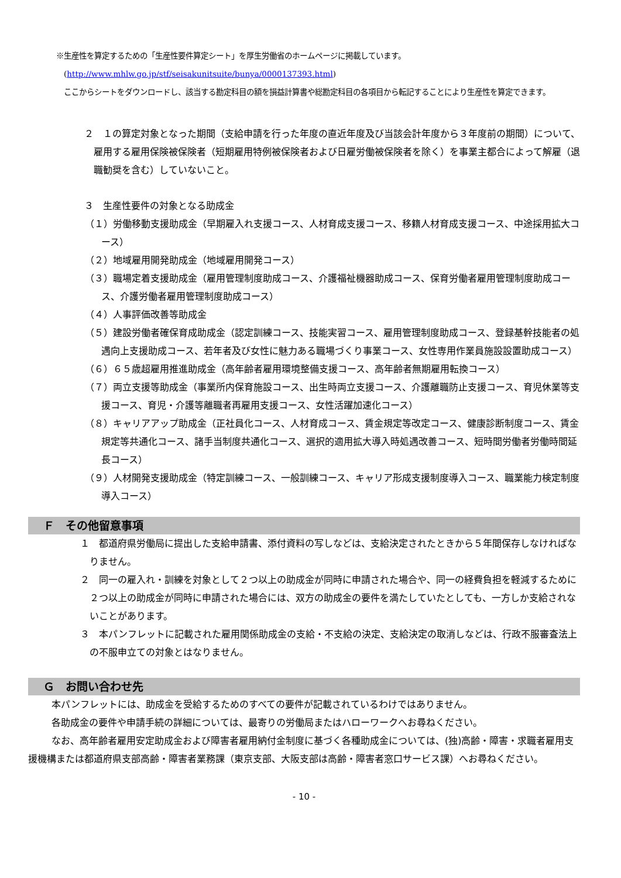※生産性を算定するための「生産性要件算定シート」を厚生労働省のホームページに掲載しています。
　(http://www.mhlw.go.jp/stf/seisakunitsuite/bunya/0000137393.html)
　ここからシートをダウンロードし、該当する勘定科目の額を損益計算書や総勘定科目の各項目から転記することにより生産性を算定できます。
２　１の算定対象となった期間（支給申請を行った年度の直近年度及び当該会計年度から３年度前の期間）について、雇用する雇用保険被保険者（短期雇用特例被保険者および日雇労働被保険者を除く）を事業主都合によって解雇（退職勧奨を含む）していないこと。
３　生産性要件の対象となる助成金
（１）労働移動支援助成金（早期雇入れ支援コース、人材育成支援コース、移籍人材育成支援コース、中途採用拡大コース）
（２）地域雇用開発助成金（地域雇用開発コース）
（３）職場定着支援助成金（雇用管理制度助成コース、介護福祉機器助成コース、保育労働者雇用管理制度助成コース、介護労働者雇用管理制度助成コース）
（４）人事評価改善等助成金
（５）建設労働者確保育成助成金（認定訓練コース、技能実習コース、雇用管理制度助成コース、登録基幹技能者の処遇向上支援助成コース、若年者及び女性に魅力ある職場づくり事業コース、女性専用作業員施設設置助成コース）
（６）６５歳超雇用推進助成金（高年齢者雇用環境整備支援コース、高年齢者無期雇用転換コース）
（７）両立支援等助成金（事業所内保育施設コース、出生時両立支援コース、介護離職防止支援コース、育児休業等支援コース、育児・介護等離職者再雇用支援コース、女性活躍加速化コース）
（８）キャリアアップ助成金（正社員化コース、人材育成コース、賃金規定等改定コース、健康診断制度コース、賃金規定等共通化コース、諸手当制度共通化コース、選択的適用拡大導入時処遇改善コース、短時間労働者労働時間延長コース）
（９）人材開発支援助成金（特定訓練コース、一般訓練コース、キャリア形成支援制度導入コース、職業能力検定制度導入コース）
Ｆ　その他留意事項
１　都道府県労働局に提出した支給申請書、添付資料の写しなどは、支給決定されたときから５年間保存しなければなりません。
２　同一の雇入れ・訓練を対象として２つ以上の助成金が同時に申請された場合や、同一の経費負担を軽減するために２つ以上の助成金が同時に申請された場合には、双方の助成金の要件を満たしていたとしても、一方しか支給されないことがあります。
３　本パンフレットに記載された雇用関係助成金の支給・不支給の決定、支給決定の取消しなどは、行政不服審査法上の不服申立ての対象とはなりません。
Ｇ　お問い合わせ先
本パンフレットには、助成金を受給するためのすべての要件が記載されているわけではありません。
各助成金の要件や申請手続の詳細については、最寄りの労働局またはハローワークへお尋ねください。
なお、高年齢者雇用安定助成金および障害者雇用納付金制度に基づく各種助成金については、(独)高齢・障害・求職者雇用支援機構または都道府県支部高齢・障害者業務課（東京支部、大阪支部は高齢・障害者窓口サービス課）へお尋ねください。
- 10 -